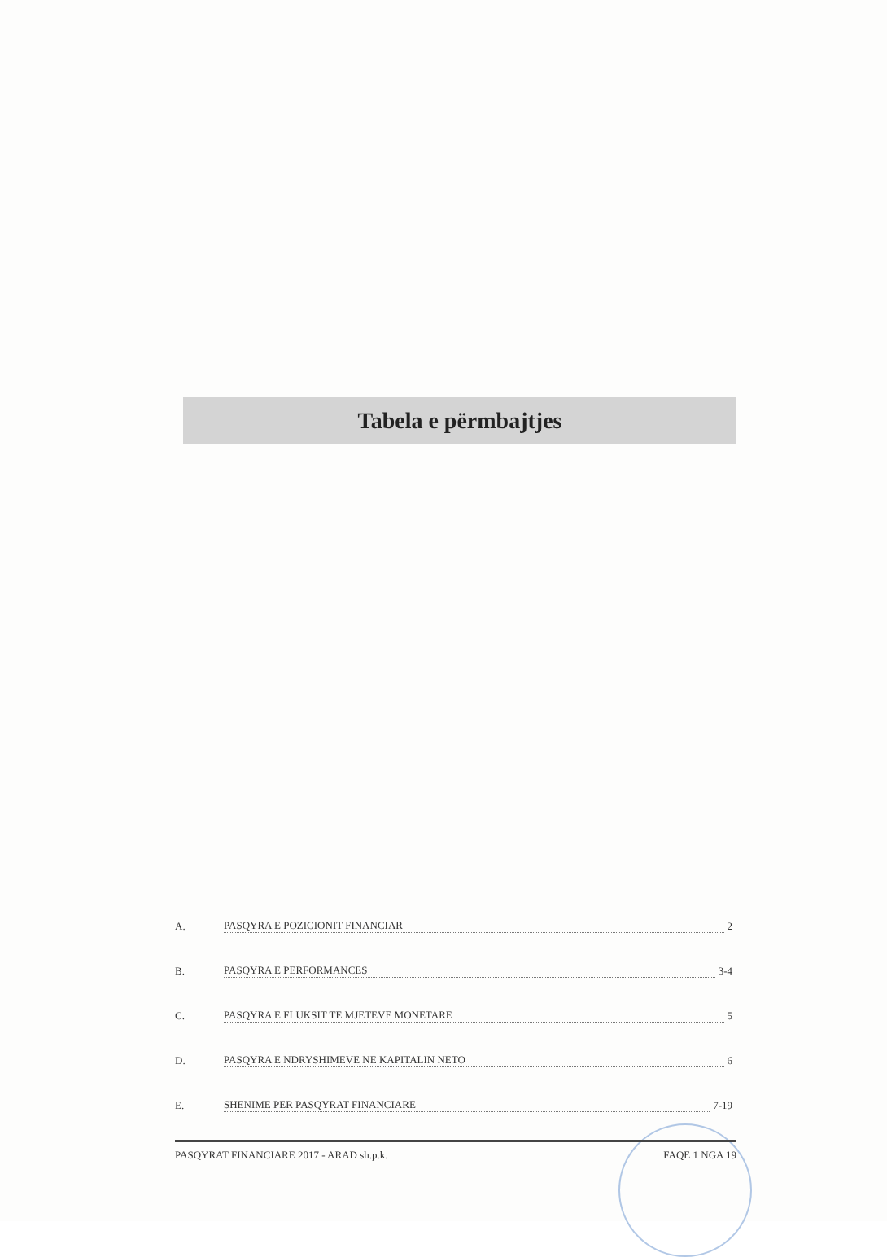Tabela e përmbajtjes
A. PASQYRA E POZICIONIT FINANCIAR 2
B. PASQYRA E PERFORMANCES 3-4
C. PASQYRA E FLUKSIT TE MJETEVE MONETARE 5
D. PASQYRA E NDRYSHIMEVE NE KAPITALIN NETO 6
E. SHENIME PER PASQYRAT FINANCIARE 7-19
PASQYRAT FINANCIARE 2017 - ARAD sh.p.k. FAQE 1 NGA 19